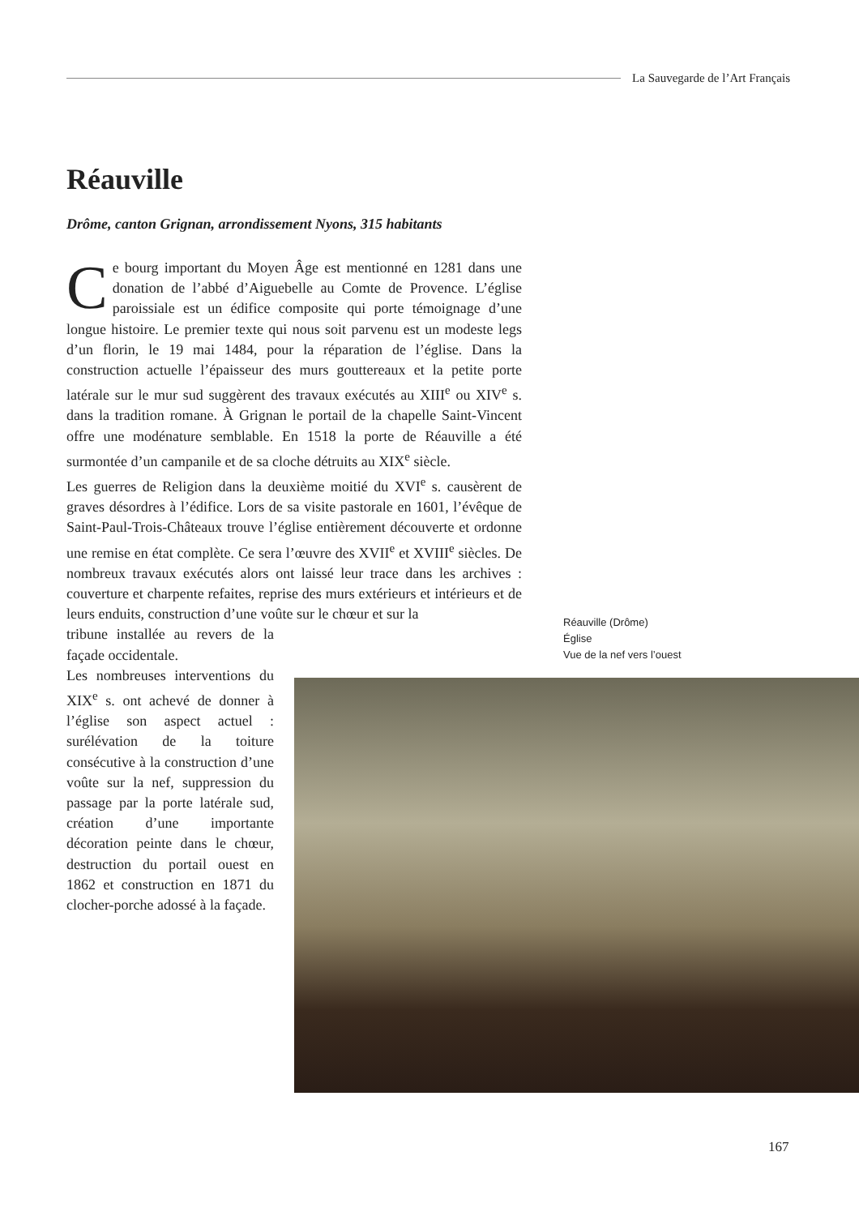La Sauvegarde de l’Art Français
Réauville
Drôme, canton Grignan, arrondissement Nyons, 315 habitants
Ce bourg important du Moyen Âge est mentionné en 1281 dans une donation de l’abbé d’Aiguebelle au Comte de Provence. L’église paroissiale est un édifice composite qui porte témoignage d’une longue histoire. Le premier texte qui nous soit parvenu est un modeste legs d’un florin, le 19 mai 1484, pour la réparation de l’église. Dans la construction actuelle l’épaisseur des murs gouttereaux et la petite porte latérale sur le mur sud suggèrent des travaux exécutés au XIII<sup>e</sup> ou XIV<sup>e</sup> s. dans la tradition romane. À Grignan le portail de la chapelle Saint-Vincent offre une modénature semblable. En 1518 la porte de Réauville a été surmontée d’un campanile et de sa cloche détruits au XIX<sup>e</sup> siècle.
Les guerres de Religion dans la deuxième moitié du XVI<sup>e</sup> s. causèrent de graves désordres à l’édifice. Lors de sa visite pastorale en 1601, l’évêque de Saint-Paul-Trois-Châteaux trouve l’église entièrement découverte et ordonne une remise en état complète. Ce sera l’œuvre des XVII<sup>e</sup> et XVIII<sup>e</sup> siècles. De nombreux travaux exécutés alors ont laissé leur trace dans les archives : couverture et charpente refaites, reprise des murs extérieurs et intérieurs et de leurs enduits, construction d’une voûte sur le chœur et sur la
tribune installée au revers de la façade occidentale.
Les nombreuses interventions du XIX<sup>e</sup> s. ont achevé de donner à l’église son aspect actuel : surélévation de la toiture consécutive à la construction d’une voûte sur la nef, suppression du passage par la porte latérale sud, création d’une importante décoration peinte dans le chœur, destruction du portail ouest en 1862 et construction en 1871 du clocher-porche adossé à la façade.
Réauville (Drôme)
Église
Vue de la nef vers l’ouest
167